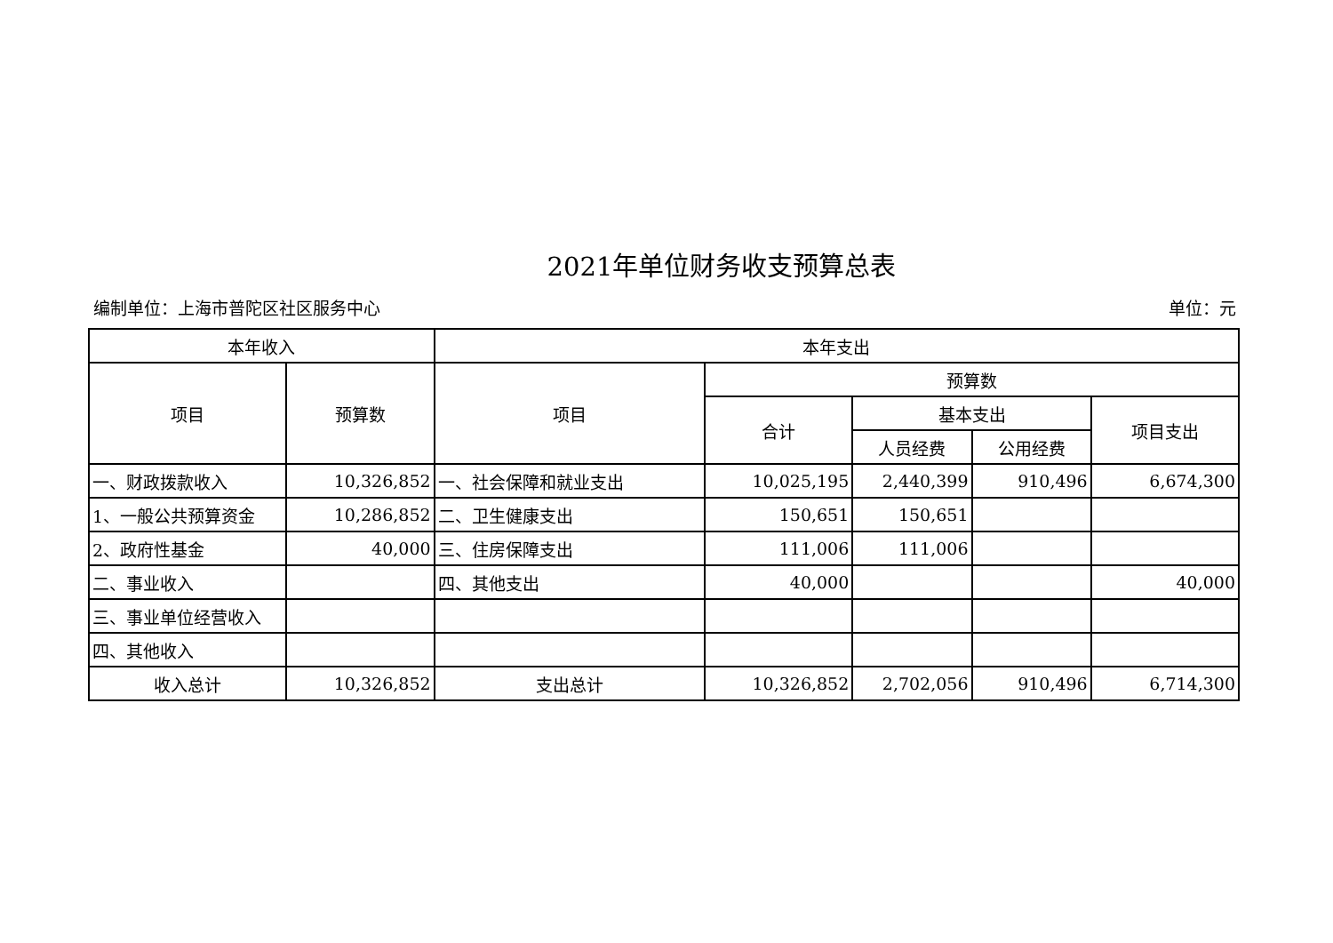2021年单位财务收支预算总表
编制单位：上海市普陀区社区服务中心 单位：元
| 本年收入 | | 本年支出 | | | | |
| --- | --- | --- | --- | --- | --- | --- |
| 项目 | 预算数 | 项目 | 预算数 | | | |
| | | | 合计 | 基本支出 | | 项目支出 |
| | | | | 人员经费 | 公用经费 | |
| 一、财政拨款收入 | 10,326,852 | 一、社会保障和就业支出 | 10,025,195 | 2,440,399 | 910,496 | 6,674,300 |
| 1、一般公共预算资金 | 10,286,852 | 二、卫生健康支出 | 150,651 | 150,651 | | |
| 2、政府性基金 | 40,000 | 三、住房保障支出 | 111,006 | 111,006 | | |
| 二、事业收入 | | 四、其他支出 | 40,000 | | | 40,000 |
| 三、事业单位经营收入 | | | | | | |
| 四、其他收入 | | | | | | |
| 收入总计 | 10,326,852 | 支出总计 | 10,326,852 | 2,702,056 | 910,496 | 6,714,300 |